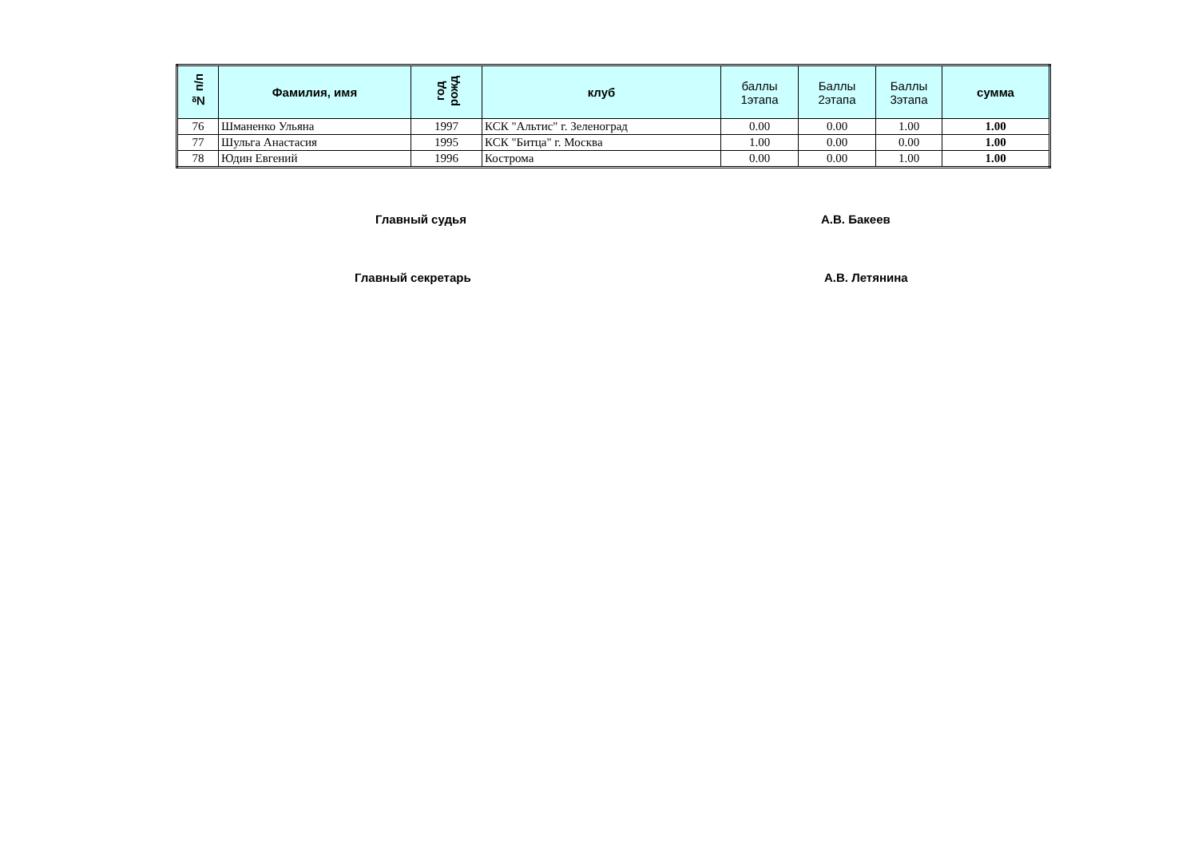| № п/п | Фамилия, имя | год рожд | клуб | баллы 1этапа | Баллы 2этапа | Баллы 3этапа | сумма |
| --- | --- | --- | --- | --- | --- | --- | --- |
| 76 | Шманенко Ульяна | 1997 | КСК "Альтис" г. Зеленоград | 0.00 | 0.00 | 1.00 | 1.00 |
| 77 | Шульга Анастасия | 1995 | КСК "Битца" г. Москва | 1.00 | 0.00 | 0.00 | 1.00 |
| 78 | Юдин Евгений | 1996 | Кострома | 0.00 | 0.00 | 1.00 | 1.00 |
Главный судья А.В. Бакеев
Главный секретарь А.В. Летянина